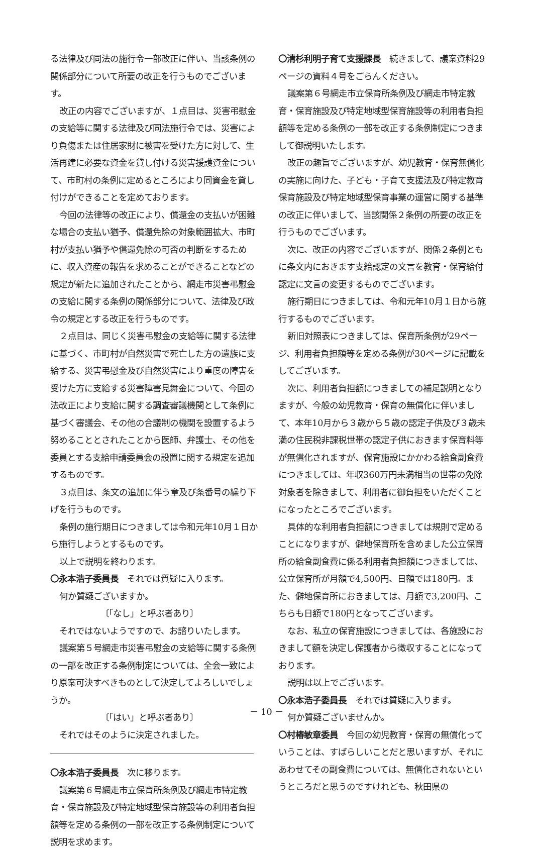る法律及び同法の施行令一部改正に伴い、当該条例の関係部分について所要の改正を行うものでございます。
改正の内容でございますが、１点目は、災害弔慰金の支給等に関する法律及び同法施行令では、災害により負傷または住居家財に被害を受けた方に対して、生活再建に必要な資金を貸し付ける災害援護資金について、市町村の条例に定めるところにより同資金を貸し付けができることを定めております。
今回の法律等の改正により、償還金の支払いが困難な場合の支払い猶予、償還免除の対象範囲拡大、市町村が支払い猶予や償還免除の可否の判断をするために、収入資産の報告を求めることができることなどの規定が新たに追加されたことから、網走市災害弔慰金の支給に関する条例の関係部分について、法律及び政令の規定とする改正を行うものです。
２点目は、同じく災害弔慰金の支給等に関する法律に基づく、市町村が自然災害で死亡した方の遺族に支給する、災害弔慰金及び自然災害により重度の障害を受けた方に支給する災害障害見舞金について、今回の法改正により支給に関する調査審議機関として条例に基づく審議会、その他の合議制の機関を設置するよう努めることとされたことから医師、弁護士、その他を委員とする支給申請委員会の設置に関する規定を追加するものです。
３点目は、条文の追加に伴う章及び条番号の繰り下げを行うものです。
条例の施行期日につきましては令和元年10月１日から施行しようとするものです。
以上で説明を終わります。
〇永本浩子委員長　それでは質疑に入ります。
何か質疑ございますか。
〔「なし」と呼ぶ者あり〕
それではないようですので、お諮りいたします。
議案第５号網走市災害弔慰金の支給等に関する条例の一部を改正する条例制定については、全会一致により原案可決すべきものとして決定してよろしいでしょうか。
〔「はい」と呼ぶ者あり〕
それではそのように決定されました。
〇永本浩子委員長　次に移ります。
議案第６号網走市立保育所条例及び網走市特定教育・保育施設及び特定地域型保育施設等の利用者負担額等を定める条例の一部を改正する条例制定について説明を求めます。
〇清杉利明子育て支援課長　続きまして、議案資料29ページの資料４号をごらんください。
議案第６号網走市立保育所条例及び網走市特定教育・保育施設及び特定地域型保育施設等の利用者負担額等を定める条例の一部を改正する条例制定につきまして御説明いたします。
改正の趣旨でございますが、幼児教育・保育無償化の実施に向けた、子ども・子育て支援法及び特定教育保育施設及び特定地域型保育事業の運営に関する基準の改正に伴いまして、当該関係２条例の所要の改正を行うものでございます。
次に、改正の内容でございますが、関係２条例ともに条文内におきます支給認定の文言を教育・保育給付認定に文言の変更するものでございます。
施行期日につきましては、令和元年10月１日から施行するものでございます。
新旧対照表につきましては、保育所条例が29ページ、利用者負担額等を定める条例が30ページに記載をしてございます。
次に、利用者負担額につきましての補足説明となりますが、今般の幼児教育・保育の無償化に伴いまして、本年10月から３歳から５歳の認定子供及び３歳未満の住民税非課税世帯の認定子供におきます保育料等が無償化されますが、保育施設にかかわる給食副食費につきましては、年収360万円未満相当の世帯の免除対象者を除きまして、利用者に御負担をいただくことになったところでございます。
具体的な利用者負担額につきましては規則で定めることになりますが、僻地保育所を含めました公立保育所の給食副食費に係る利用者負担額につきましては、公立保育所が月額で4,500円、日額では180円。また、僻地保育所におきましては、月額で3,200円、こちらも日額で180円となってございます。
なお、私立の保育施設につきましては、各施設におきまして額を決定し保護者から徴収することになっております。
説明は以上でございます。
〇永本浩子委員長　それでは質疑に入ります。
何か質疑ございませんか。
〇村椿敏章委員　今回の幼児教育・保育の無償化っていうことは、すばらしいことだと思いますが、それにあわせてその副食費については、無償化されないというところだと思うのですけれども、秋田県の
－ 10 －